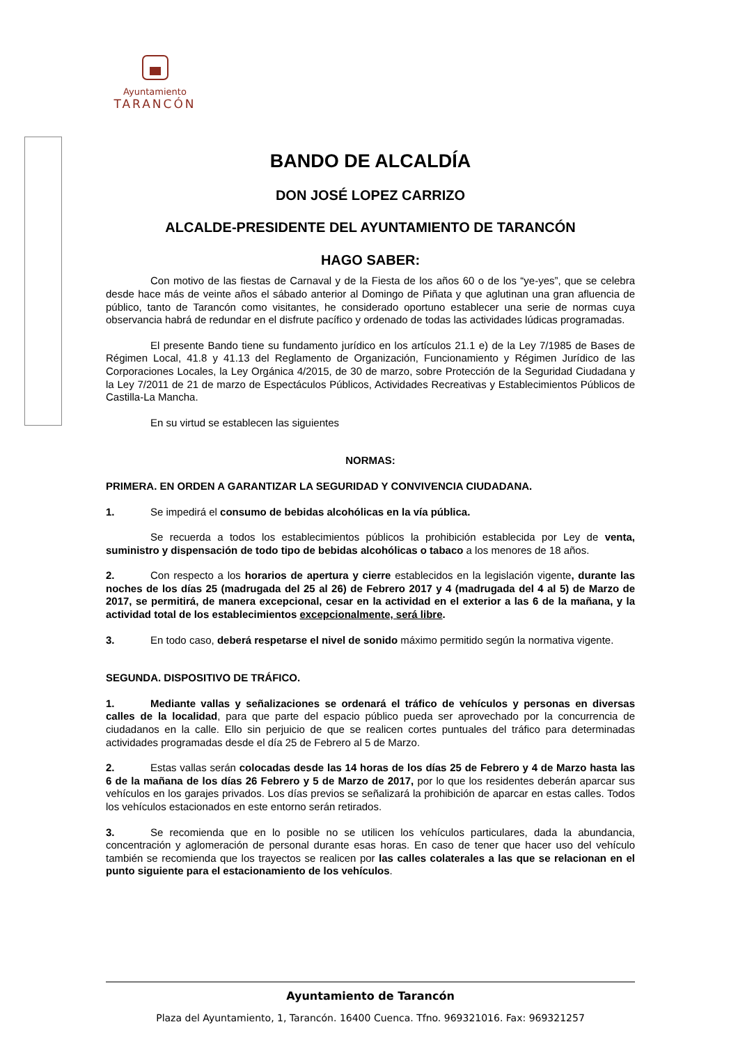Ayuntamiento
TARANCÓN
BANDO DE ALCALDÍA
DON JOSÉ LOPEZ CARRIZO
ALCALDE-PRESIDENTE DEL AYUNTAMIENTO DE TARANCÓN
HAGO SABER:
Con motivo de las fiestas de Carnaval y de la Fiesta de los años 60 o de los “ye-yes”, que se celebra desde hace más de veinte años el sábado anterior al Domingo de Piñata y que aglutinan una gran afluencia de público, tanto de Tarancón como visitantes, he considerado oportuno establecer una serie de normas cuya observancia habrá de redundar en el disfrute pacífico y ordenado de todas las actividades lúdicas programadas.
El presente Bando tiene su fundamento jurídico en los artículos 21.1 e) de la Ley 7/1985 de Bases de Régimen Local, 41.8 y 41.13 del Reglamento de Organización, Funcionamiento y Régimen Jurídico de las Corporaciones Locales, la Ley Orgánica 4/2015, de 30 de marzo, sobre Protección de la Seguridad Ciudadana y la Ley 7/2011 de 21 de marzo de Espectáculos Públicos, Actividades Recreativas y Establecimientos Públicos de Castilla-La Mancha.
En su virtud se establecen las siguientes
NORMAS:
PRIMERA. EN ORDEN A GARANTIZAR LA SEGURIDAD Y CONVIVENCIA CIUDADANA.
1. Se impedirá el consumo de bebidas alcohólicas en la vía pública.
Se recuerda a todos los establecimientos públicos la prohibición establecida por Ley de venta, suministro y dispensación de todo tipo de bebidas alcohólicas o tabaco a los menores de 18 años.
2. Con respecto a los horarios de apertura y cierre establecidos en la legislación vigente, durante las noches de los días 25 (madrugada del 25 al 26) de Febrero 2017 y 4 (madrugada del 4 al 5) de Marzo de 2017, se permitirá, de manera excepcional, cesar en la actividad en el exterior a las 6 de la mañana, y la actividad total de los establecimientos excepcionalmente, será libre.
3. En todo caso, deberá respetarse el nivel de sonido máximo permitido según la normativa vigente.
SEGUNDA. DISPOSITIVO DE TRÁFICO.
1. Mediante vallas y señalizaciones se ordenará el tráfico de vehículos y personas en diversas calles de la localidad, para que parte del espacio público pueda ser aprovechado por la concurrencia de ciudadanos en la calle. Ello sin perjuicio de que se realicen cortes puntuales del tráfico para determinadas actividades programadas desde el día 25 de Febrero al 5 de Marzo.
2. Estas vallas serán colocadas desde las 14 horas de los días 25 de Febrero y 4 de Marzo hasta las 6 de la mañana de los días 26 Febrero y 5 de Marzo de 2017, por lo que los residentes deberán aparcar sus vehículos en los garajes privados. Los días previos se señalizará la prohibición de aparcar en estas calles. Todos los vehículos estacionados en este entorno serán retirados.
3. Se recomienda que en lo posible no se utilicen los vehículos particulares, dada la abundancia, concentración y aglomeración de personal durante esas horas. En caso de tener que hacer uso del vehículo también se recomienda que los trayectos se realicen por las calles colaterales a las que se relacionan en el punto siguiente para el estacionamiento de los vehículos.
Ayuntamiento de Tarancón
Plaza del Ayuntamiento, 1, Tarancón. 16400 Cuenca. Tfno. 969321016. Fax: 969321257